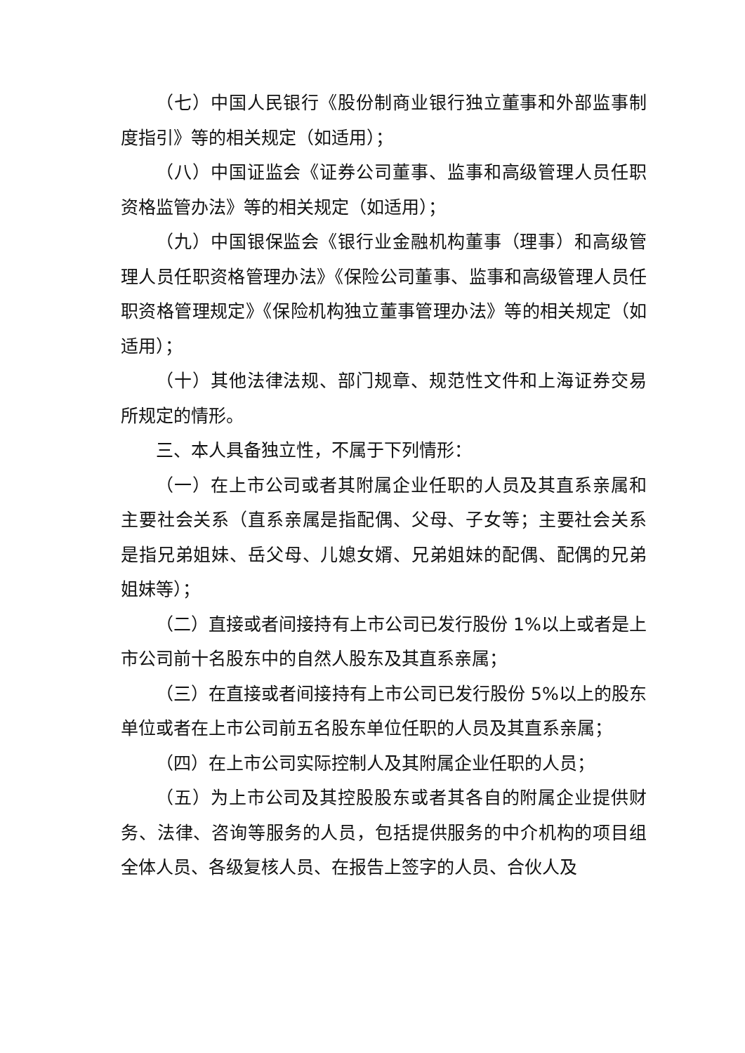（七）中国人民银行《股份制商业银行独立董事和外部监事制度指引》等的相关规定（如适用）；
（八）中国证监会《证券公司董事、监事和高级管理人员任职资格监管办法》等的相关规定（如适用）；
（九）中国银保监会《银行业金融机构董事（理事）和高级管理人员任职资格管理办法》《保险公司董事、监事和高级管理人员任职资格管理规定》《保险机构独立董事管理办法》等的相关规定（如适用）；
（十）其他法律法规、部门规章、规范性文件和上海证券交易所规定的情形。
三、本人具备独立性，不属于下列情形：
（一）在上市公司或者其附属企业任职的人员及其直系亲属和主要社会关系（直系亲属是指配偶、父母、子女等；主要社会关系是指兄弟姐妹、岳父母、儿媳女婿、兄弟姐妹的配偶、配偶的兄弟姐妹等）；
（二）直接或者间接持有上市公司已发行股份 1%以上或者是上市公司前十名股东中的自然人股东及其直系亲属；
（三）在直接或者间接持有上市公司已发行股份 5%以上的股东单位或者在上市公司前五名股东单位任职的人员及其直系亲属；
（四）在上市公司实际控制人及其附属企业任职的人员；
（五）为上市公司及其控股股东或者其各自的附属企业提供财务、法律、咨询等服务的人员，包括提供服务的中介机构的项目组全体人员、各级复核人员、在报告上签字的人员、合伙人及